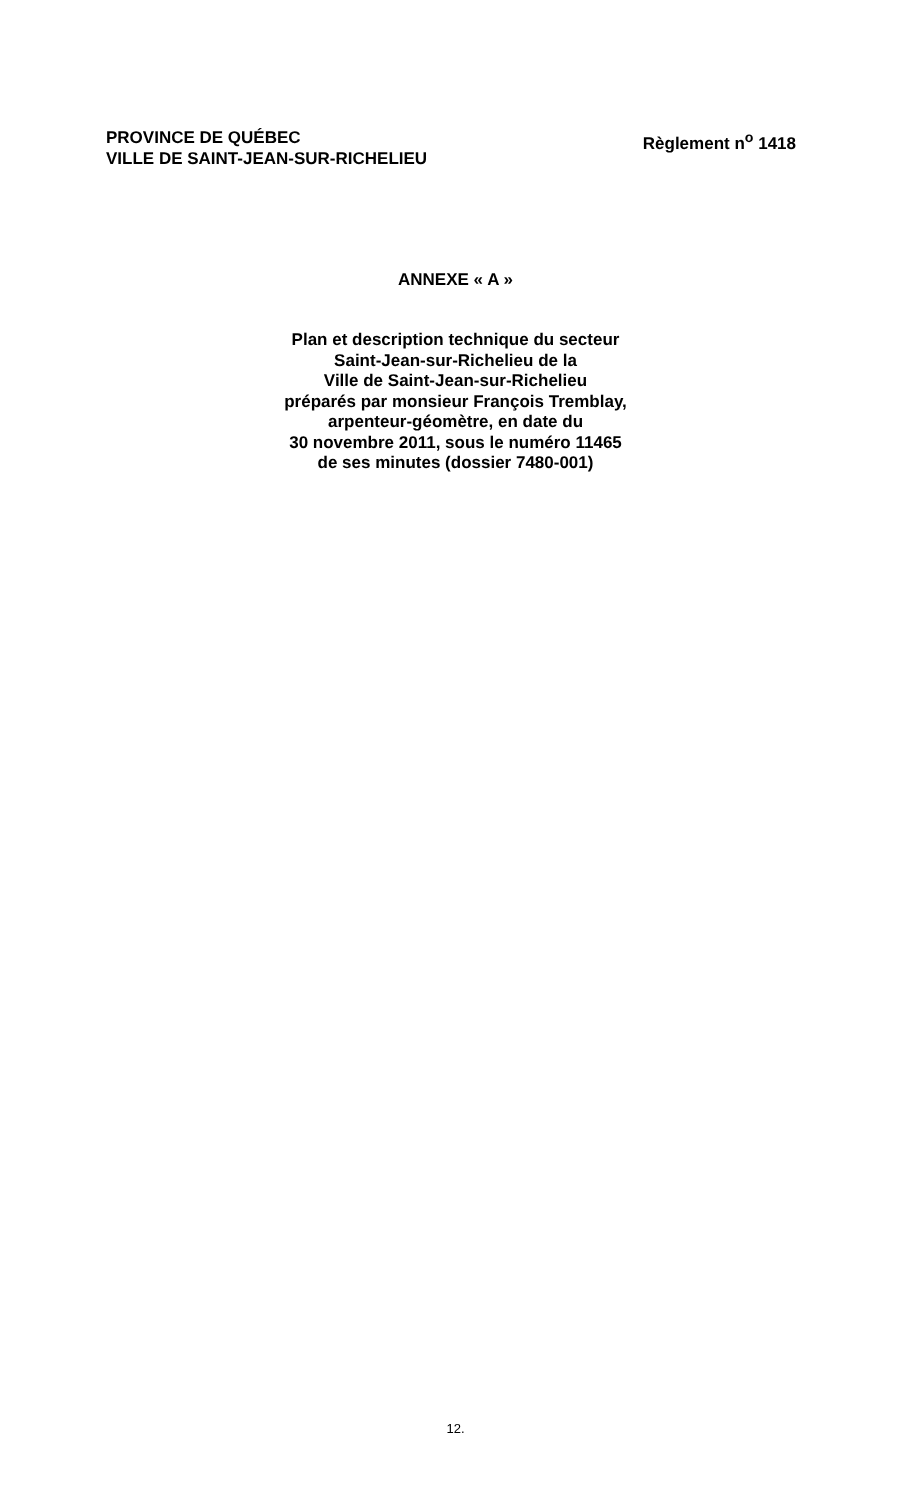PROVINCE DE QUÉBEC
VILLE DE SAINT-JEAN-SUR-RICHELIEU
Règlement n<sup>o</sup> 1418
ANNEXE « A »
Plan et description technique du secteur
Saint-Jean-sur-Richelieu de la
Ville de Saint-Jean-sur-Richelieu
préparés par monsieur François Tremblay,
arpenteur-géomètre, en date du
30 novembre 2011, sous le numéro 11465
de ses minutes (dossier 7480-001)
12.